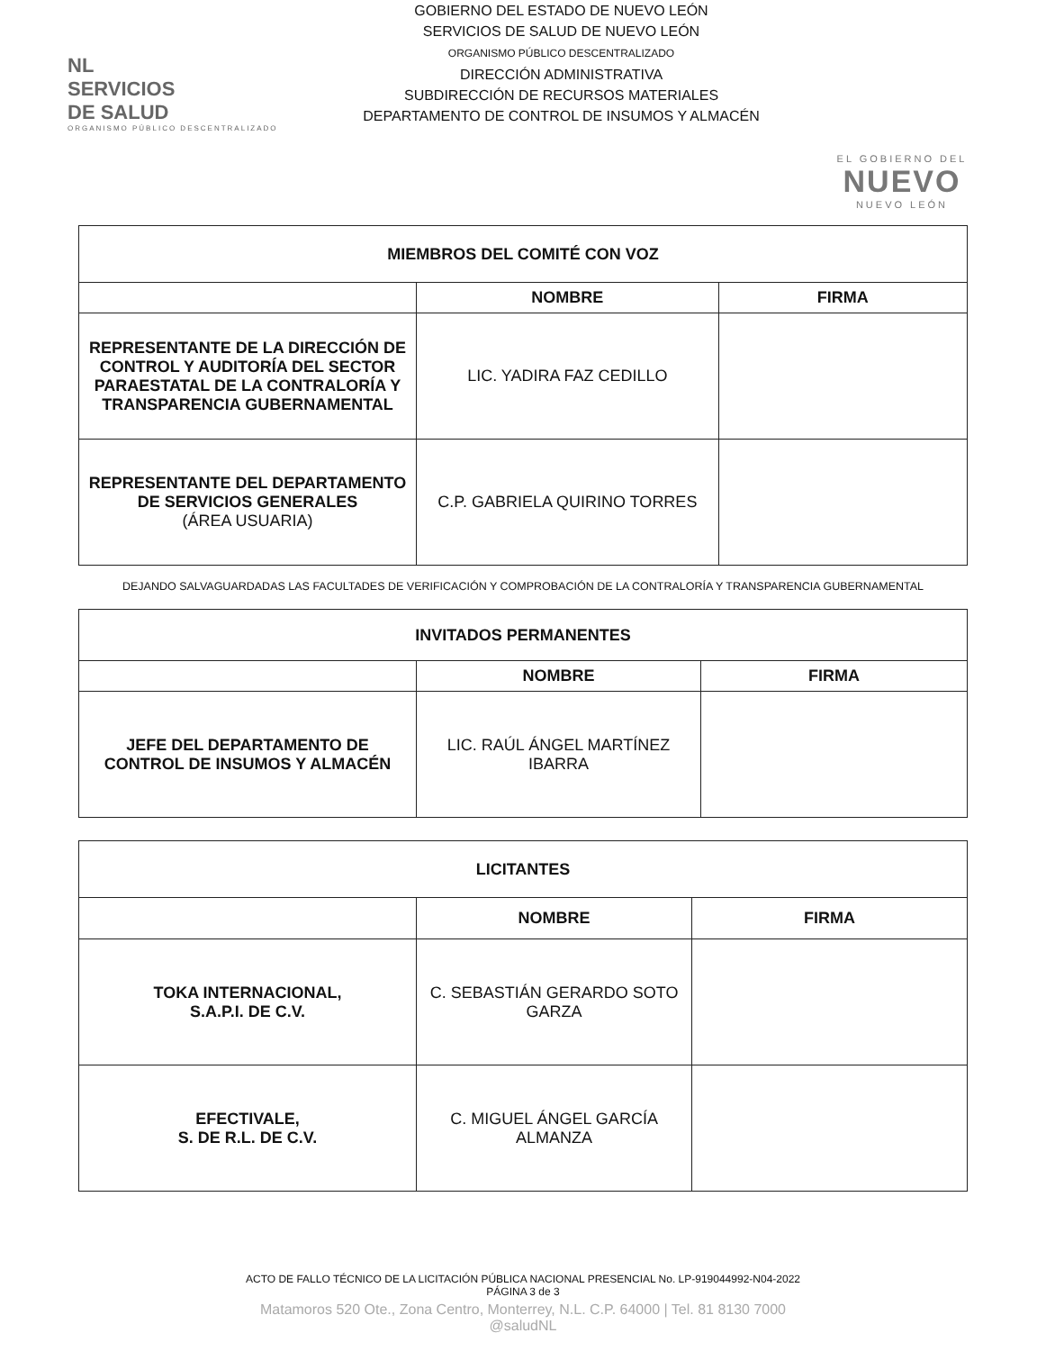NL
SERVICIOS
DE SALUD
ORGANISMO PÚBLICO DESCENTRALIZADO
GOBIERNO DEL ESTADO DE NUEVO LEÓN
SERVICIOS DE SALUD DE NUEVO LEÓN
ORGANISMO PÚBLICO DESCENTRALIZADO
DIRECCIÓN ADMINISTRATIVA
SUBDIRECCIÓN DE RECURSOS MATERIALES
DEPARTAMENTO DE CONTROL DE INSUMOS Y ALMACÉN
EL GOBIERNO DEL
NUEVO
NUEVO LEÓN
| MIEMBROS DEL COMITÉ CON VOZ | | |
| --- | --- | --- |
| | NOMBRE | FIRMA |
| REPRESENTANTE DE LA DIRECCIÓN DE CONTROL Y AUDITORÍA DEL SECTOR PARAESTATAL DE LA CONTRALORÍA Y TRANSPARENCIA GUBERNAMENTAL | LIC. YADIRA FAZ CEDILLO | |
| REPRESENTANTE DEL DEPARTAMENTO DE SERVICIOS GENERALES (ÁREA USUARIA) | C.P. GABRIELA QUIRINO TORRES | |
DEJANDO SALVAGUARDADAS LAS FACULTADES DE VERIFICACIÓN Y COMPROBACIÓN DE LA CONTRALORÍA Y TRANSPARENCIA GUBERNAMENTAL
| INVITADOS PERMANENTES | | |
| --- | --- | --- |
| | NOMBRE | FIRMA |
| JEFE DEL DEPARTAMENTO DE CONTROL DE INSUMOS Y ALMACÉN | LIC. RAÚL ÁNGEL MARTÍNEZ IBARRA | |
| LICITANTES | | |
| --- | --- | --- |
| | NOMBRE | FIRMA |
| TOKA INTERNACIONAL, S.A.P.I. DE C.V. | C. SEBASTIÁN GERARDO SOTO GARZA | |
| EFECTIVALE, S. DE R.L. DE C.V. | C. MIGUEL ÁNGEL GARCÍA ALMANZA | |
ACTO DE FALLO TÉCNICO DE LA LICITACIÓN PÚBLICA NACIONAL PRESENCIAL No. LP-919044992-N04-2022
PÁGINA 3 de 3
Matamoros 520 Ote., Zona Centro, Monterrey, N.L. C.P. 64000 | Tel. 81 8130 7000
@saludNL